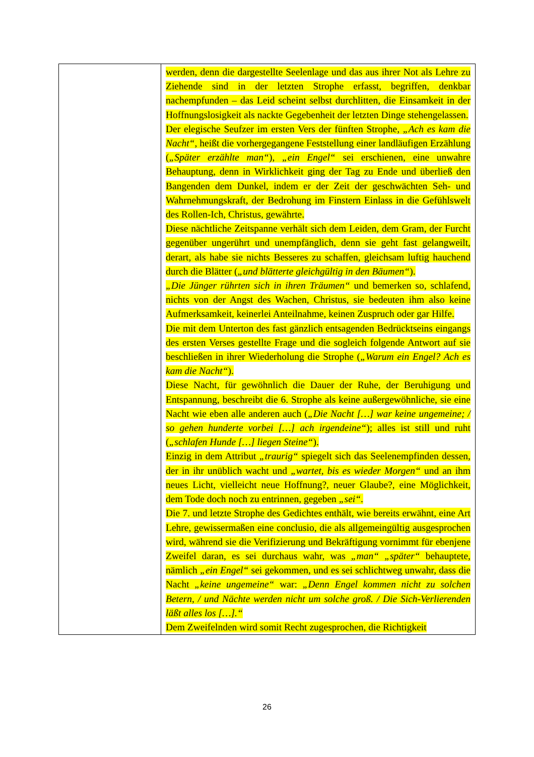| | werden, denn die dargestellte Seelenlage und das aus ihrer Not als Lehre zu Ziehende sind in der letzten Strophe erfasst, begriffen, denkbar nachempfunden – das Leid scheint selbst durchlitten, die Einsamkeit in der Hoffnungslosigkeit als nackte Gegebenheit der letzten Dinge stehengelassen. Der elegische Seufzer im ersten Vers der fünften Strophe, „Ach es kam die Nacht“ , heißt die vorhergegangene Feststellung einer landläufigen Erzählung ( „Später erzählte man“ ), „ein Engel“ sei erschienen, eine unwahre Behauptung, denn in Wirklichkeit ging der Tag zu Ende und überließ den Bangenden dem Dunkel, indem er der Zeit der geschwächten Seh- und Wahrnehmungskraft, der Bedrohung im Finstern Einlass in die Gefühlswelt des Rollen-Ich, Christus, gewährte. Diese nächtliche Zeitspanne verhält sich dem Leiden, dem Gram, der Furcht gegenüber ungerührt und unempfänglich, denn sie geht fast gelangweilt, derart, als habe sie nichts Besseres zu schaffen, gleichsam luftig hauchend durch die Blätter ( „und blätterte gleichgültig in den Bäumen“ ). „Die Jünger rührten sich in ihren Träumen“ und bemerken so, schlafend, nichts von der Angst des Wachen, Christus, sie bedeuten ihm also keine Aufmerksamkeit, keinerlei Anteilnahme, keinen Zuspruch oder gar Hilfe. Die mit dem Unterton des fast gänzlich entsagenden Bedrücktseins eingangs des ersten Verses gestellte Frage und die sogleich folgende Antwort auf sie beschließen in ihrer Wiederholung die Strophe ( „Warum ein Engel? Ach es kam die Nacht“ ). Diese Nacht, für gewöhnlich die Dauer der Ruhe, der Beruhigung und Entspannung, beschreibt die 6. Strophe als keine außergewöhnliche, sie eine Nacht wie eben alle anderen auch ( „Die Nacht […] war keine ungemeine; / so gehen hunderte vorbei […] ach irgendeine“ ); alles ist still und ruht ( „schlafen Hunde […] liegen Steine“ ). Einzig in dem Attribut „traurig“ spiegelt sich das Seelenempfinden dessen, der in ihr unüblich wacht und „wartet, bis es wieder Morgen“ und an ihm neues Licht, vielleicht neue Hoffnung?, neuer Glaube?, eine Möglichkeit, dem Tode doch noch zu entrinnen, gegeben „sei“ . Die 7. und letzte Strophe des Gedichtes enthält, wie bereits erwähnt, eine Art Lehre, gewissermaßen eine conclusio, die als allgemeingültig ausgesprochen wird, während sie die Verifizierung und Bekräftigung vornimmt für ebenjene Zweifel daran, es sei durchaus wahr, was „man“ „später“ behauptete, nämlich „ein Engel“ sei gekommen, und es sei schlichtweg unwahr, dass die Nacht „keine ungemeine“ war: „Denn Engel kommen nicht zu solchen Betern, / und Nächte werden nicht um solche groß. / Die Sich-Verlierenden läßt alles los […].“ Dem Zweifelnden wird somit Recht zugesprochen, die Richtigkeit |
26